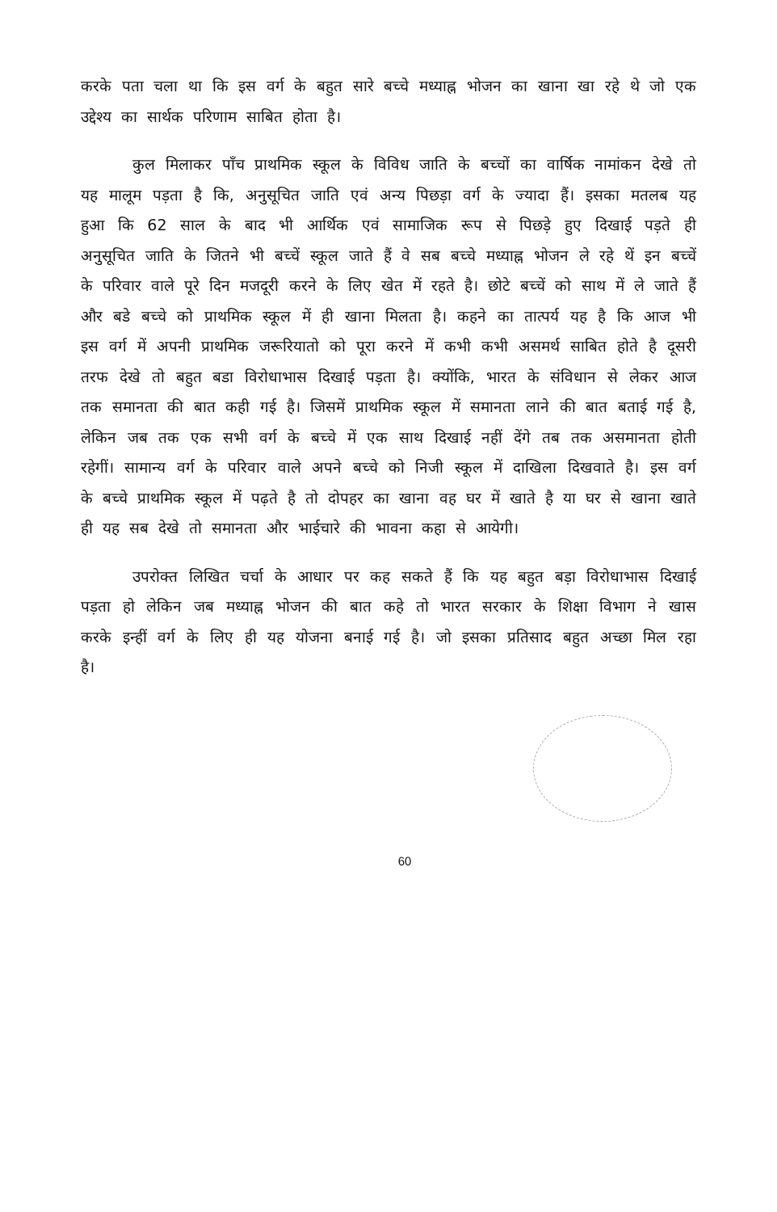करके पता चला था कि इस वर्ग के बहुत सारे बच्चे मध्याह्न भोजन का खाना खा रहे थे जो एक उद्देश्य का सार्थक परिणाम साबित होता है।
कुल मिलाकर पाँच प्राथमिक स्कूल के विविध जाति के बच्चों का वार्षिक नामांकन देखे तो यह मालूम पड़ता है कि, अनुसूचित जाति एवं अन्य पिछड़ा वर्ग के ज्यादा हैं। इसका मतलब यह हुआ कि 62 साल के बाद भी आर्थिक एवं सामाजिक रूप से पिछड़े हुए दिखाई पड़ते ही अनुसूचित जाति के जितने भी बच्चें स्कूल जाते हैं वे सब बच्चे मध्याह्न भोजन ले रहे थें इन बच्चें के परिवार वाले पूरे दिन मजदूरी करने के लिए खेत में रहते है। छोटे बच्चें को साथ में ले जाते हैं और बडे बच्चे को प्राथमिक स्कूल में ही खाना मिलता है। कहने का तात्पर्य यह है कि आज भी इस वर्ग में अपनी प्राथमिक जरूरियातो को पूरा करने में कभी कभी असमर्थ साबित होते है दूसरी तरफ देखे तो बहुत बडा विरोधाभास दिखाई पड़ता है। क्योंकि, भारत के संविधान से लेकर आज तक समानता की बात कही गई है। जिसमें प्राथमिक स्कूल में समानता लाने की बात बताई गई है, लेकिन जब तक एक सभी वर्ग के बच्चे में एक साथ दिखाई नहीं देंगे तब तक असमानता होती रहेगीं। सामान्य वर्ग के परिवार वाले अपने बच्चे को निजी स्कूल में दाखिला दिखवाते है। इस वर्ग के बच्चे प्राथमिक स्कूल में पढ़ते है तो दोपहर का खाना वह घर में खाते है या घर से खाना खाते ही यह सब देखे तो समानता और भाईचारे की भावना कहा से आयेगी।
उपरोक्त लिखित चर्चा के आधार पर कह सकते हैं कि यह बहुत बड़ा विरोधाभास दिखाई पड़ता हो लेकिन जब मध्याह्न भोजन की बात कहे तो भारत सरकार के शिक्षा विभाग ने खास करके इन्हीं वर्ग के लिए ही यह योजना बनाई गई है। जो इसका प्रतिसाद बहुत अच्छा मिल रहा है।
60